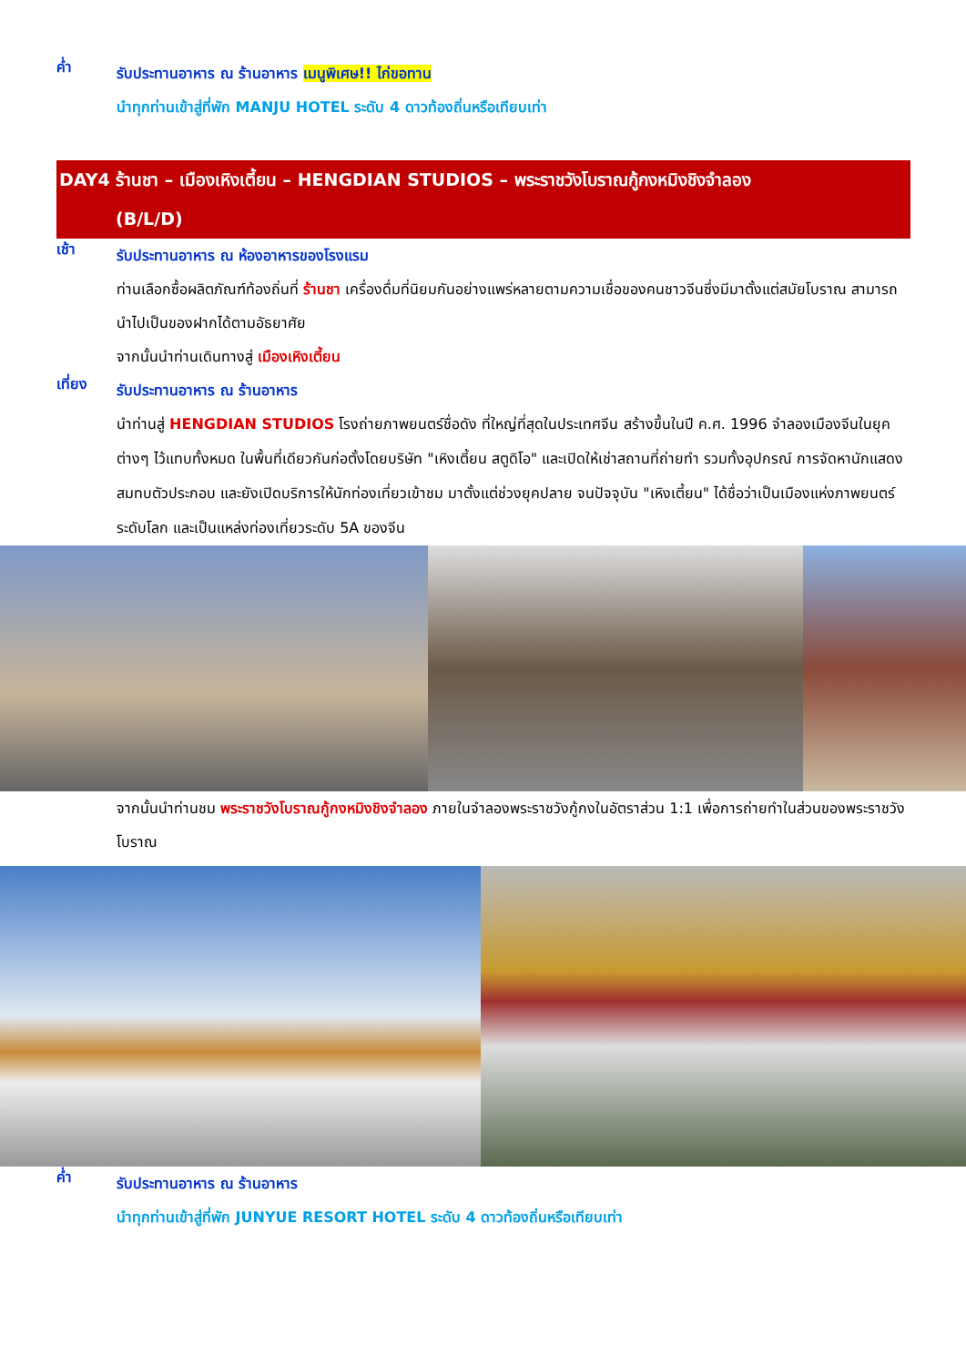ค่ำ
รับประทานอาหาร ณ ร้านอาหาร เมนูพิเศษ!! ไก่ขอทาน
นำทุกท่านเข้าสู่ที่พัก MANJU HOTEL ระดับ 4 ดาวท้องถิ่นหรือเทียบเท่า
DAY4 ร้านชา – เมืองเหิงเตี้ยน – HENGDIAN STUDIOS – พระราชวังโบราณกู้กงหมิงชิงจำลอง
(B/L/D)
เช้า
รับประทานอาหาร ณ ห้องอาหารของโรงแรม
ท่านเลือกซื้อผลิตภัณฑ์ท้องถิ่นที่ ร้านชา เครื่องดื่มที่นิยมกันอย่างแพร่หลายตามความเชื่อของคนชาวจีนซึ่งมีมาตั้งแต่สมัยโบราณ สามารถนำไปเป็นของฝากได้ตามอัธยาศัย
จากนั้นนำท่านเดินทางสู่ เมืองเหิงเตี้ยน
เที่ยง
รับประทานอาหาร ณ ร้านอาหาร
นำท่านสู่ HENGDIAN STUDIOS โรงถ่ายภาพยนตร์ชื่อดัง ที่ใหญ่ที่สุดในประเทศจีน สร้างขึ้นในปี ค.ศ. 1996 จำลองเมืองจีนในยุคต่างๆ ไว้แทบทั้งหมด ในพื้นที่เดียวกันก่อตั้งโดยบริษัท "เหิงเตี้ยน สตูดิโอ" และเปิดให้เช่าสถานที่ถ่ายทำ รวมทั้งอุปกรณ์ การจัดหานักแสดงสมทบตัวประกอบ และยังเปิดบริการให้นักท่องเที่ยวเข้าชม มาตั้งแต่ช่วงยุคปลาย จนปัจจุบัน "เหิงเตี้ยน" ได้ชื่อว่าเป็นเมืองแห่งภาพยนตร์ระดับโลก และเป็นแหล่งท่องเที่ยวระดับ 5A ของจีน
จากนั้นนำท่านชม พระราชวังโบราณกู้กงหมิงชิงจำลอง ภายในจำลองพระราชวังกู้กงในอัตราส่วน 1:1 เพื่อการถ่ายทำในส่วนของพระราชวังโบราณ
ค่ำ
รับประทานอาหาร ณ ร้านอาหาร
นำทุกท่านเข้าสู่ที่พัก JUNYUE RESORT HOTEL ระดับ 4 ดาวท้องถิ่นหรือเทียบเท่า